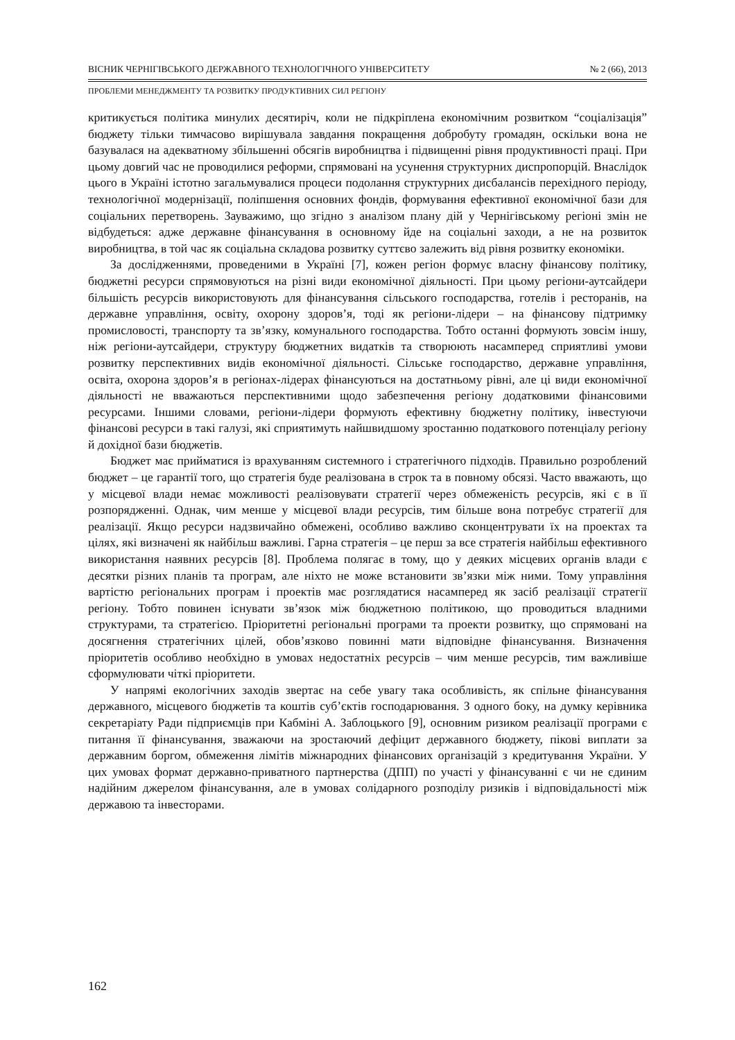ВІСНИК ЧЕРНІГІВСЬКОГО ДЕРЖАВНОГО ТЕХНОЛОГІЧНОГО УНІВЕРСИТЕТУ № 2 (66), 2013
ПРОБЛЕМИ МЕНЕДЖМЕНТУ ТА РОЗВИТКУ ПРОДУКТИВНИХ СИЛ РЕГІОНУ
критикується політика минулих десятиріч, коли не підкріплена економічним розвитком “соціалізація” бюджету тільки тимчасово вирішувала завдання покращення добробуту громадян, оскільки вона не базувалася на адекватному збільшенні обсягів виробництва і підвищенні рівня продуктивності праці. При цьому довгий час не проводилися реформи, спрямовані на усунення структурних диспропорцій. Внаслідок цього в Україні істотно загальмувалися процеси подолання структурних дисбалансів перехідного періоду, технологічної модернізації, поліпшення основних фондів, формування ефективної економічної бази для соціальних перетворень. Зауважимо, що згідно з аналізом плану дій у Чернігівському регіоні змін не відбудеться: адже державне фінансування в основному йде на соціальні заходи, а не на розвиток виробництва, в той час як соціальна складова розвитку суттєво залежить від рівня розвитку економіки.
За дослідженнями, проведеними в Україні [7], кожен регіон формує власну фінансову політику, бюджетні ресурси спрямовуються на різні види економічної діяльності. При цьому регіони-аутсайдери більшість ресурсів використовують для фінансування сільського господарства, готелів і ресторанів, на державне управління, освіту, охорону здоров’я, тоді як регіони-лідери – на фінансову підтримку промисловості, транспорту та зв’язку, комунального господарства. Тобто останні формують зовсім іншу, ніж регіони-аутсайдери, структуру бюджетних видатків та створюють насамперед сприятливі умови розвитку перспективних видів економічної діяльності. Сільське господарство, державне управління, освіта, охорона здоров’я в регіонах-лідерах фінансуються на достатньому рівні, але ці види економічної діяльності не вважаються перспективними щодо забезпечення регіону додатковими фінансовими ресурсами. Іншими словами, регіони-лідери формують ефективну бюджетну політику, інвестуючи фінансові ресурси в такі галузі, які сприятимуть найшвидшому зростанню податкового потенціалу регіону й дохідної бази бюджетів.
Бюджет має прийматися із врахуванням системного і стратегічного підходів. Правильно розроблений бюджет – це гарантії того, що стратегія буде реалізована в строк та в повному обсязі. Часто вважають, що у місцевої влади немає можливості реалізовувати стратегії через обмеженість ресурсів, які є в її розпорядженні. Однак, чим менше у місцевої влади ресурсів, тим більше вона потребує стратегії для реалізації. Якщо ресурси надзвичайно обмежені, особливо важливо сконцентрувати їх на проектах та цілях, які визначені як найбільш важливі. Гарна стратегія – це перш за все стратегія найбільш ефективного використання наявних ресурсів [8]. Проблема полягає в тому, що у деяких місцевих органів влади є десятки різних планів та програм, але ніхто не може встановити зв’язки між ними. Тому управління вартістю регіональних програм і проектів має розглядатися насамперед як засіб реалізації стратегії регіону. Тобто повинен існувати зв’язок між бюджетною політикою, що проводиться владними структурами, та стратегією. Пріоритетні регіональні програми та проекти розвитку, що спрямовані на досягнення стратегічних цілей, обов’язково повинні мати відповідне фінансування. Визначення пріоритетів особливо необхідно в умовах недостатніх ресурсів – чим менше ресурсів, тим важливіше сформулювати чіткі пріоритети.
У напрямі екологічних заходів звертає на себе увагу така особливість, як спільне фінансування державного, місцевого бюджетів та коштів суб’єктів господарювання. З одного боку, на думку керівника секретаріату Ради підприємців при Кабміні А. Заблоцького [9], основним ризиком реалізації програми є питання її фінансування, зважаючи на зростаючий дефіцит державного бюджету, пікові виплати за державним боргом, обмеження лімітів міжнародних фінансових організацій з кредитування України. У цих умовах формат державно-приватного партнерства (ДПП) по участі у фінансуванні є чи не єдиним надійним джерелом фінансування, але в умовах солідарного розподілу ризиків і відповідальності між державою та інвесторами.
162